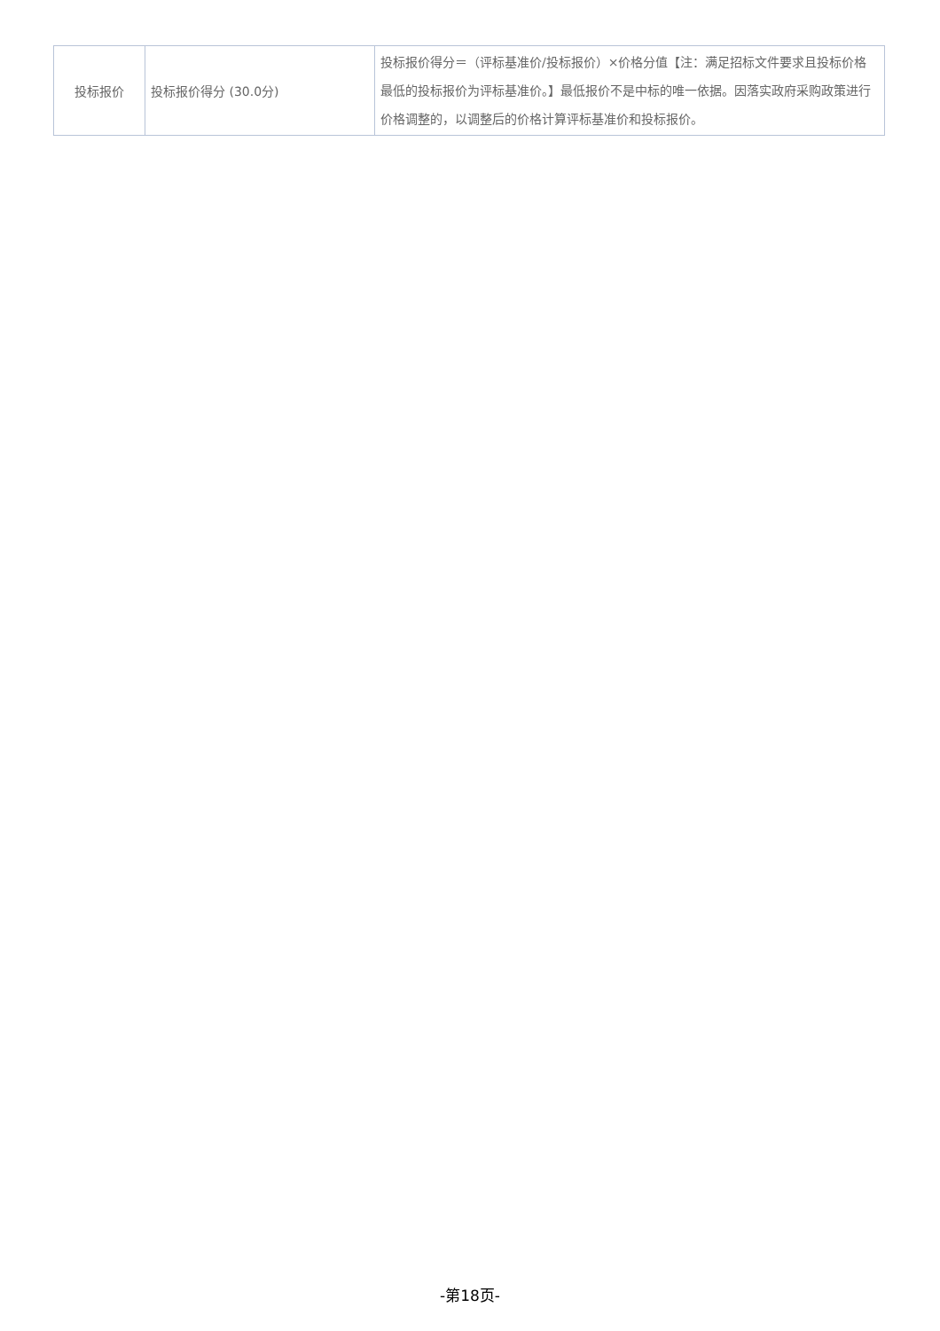| 投标报价 | 投标报价得分 (30.0分) | 投标报价得分＝（评标基准价/投标报价）×价格分值【注：满足招标文件要求且投标价格最低的投标报价为评标基准价。】最低报价不是中标的唯一依据。因落实政府采购政策进行价格调整的，以调整后的价格计算评标基准价和投标报价。 |
-第18页-